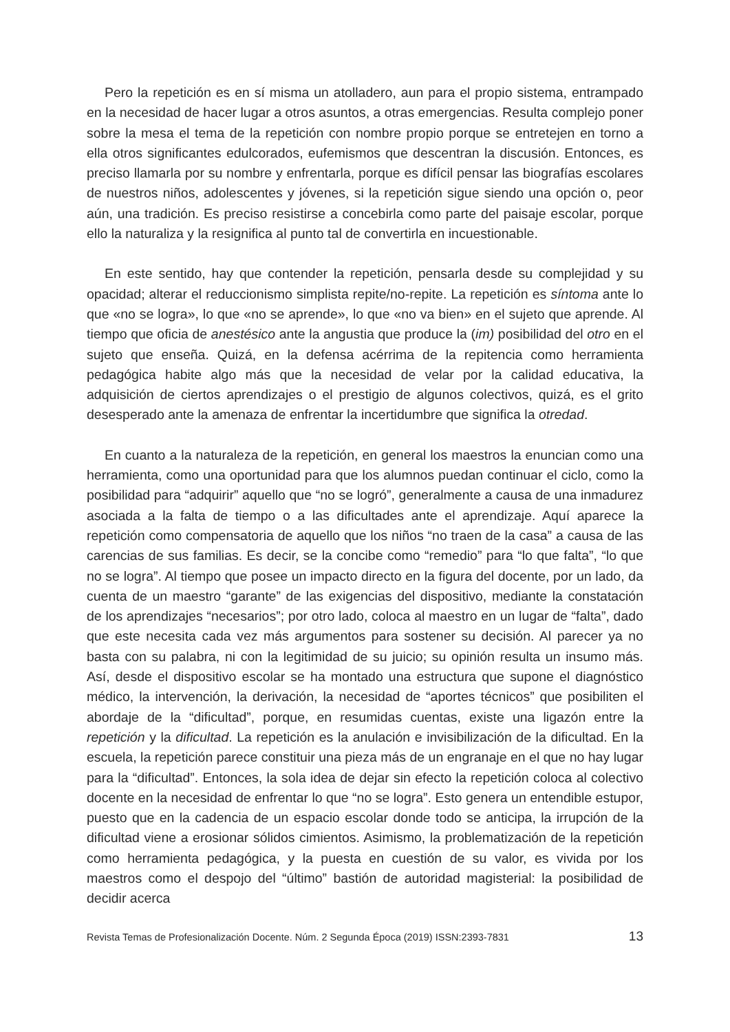Pero la repetición es en sí misma un atolladero, aun para el propio sistema, entrampado en la necesidad de hacer lugar a otros asuntos, a otras emergencias. Resulta complejo poner sobre la mesa el tema de la repetición con nombre propio porque se entretejen en torno a ella otros significantes edulcorados, eufemismos que descentran la discusión. Entonces, es preciso llamarla por su nombre y enfrentarla, porque es difícil pensar las biografías escolares de nuestros niños, adolescentes y jóvenes, si la repetición sigue siendo una opción o, peor aún, una tradición. Es preciso resistirse a concebirla como parte del paisaje escolar, porque ello la naturaliza y la resignifica al punto tal de convertirla en incuestionable.
En este sentido, hay que contender la repetición, pensarla desde su complejidad y su opacidad; alterar el reduccionismo simplista repite/no-repite. La repetición es síntoma ante lo que «no se logra», lo que «no se aprende», lo que «no va bien» en el sujeto que aprende. Al tiempo que oficia de anestésico ante la angustia que produce la (im) posibilidad del otro en el sujeto que enseña. Quizá, en la defensa acérrima de la repitencia como herramienta pedagógica habite algo más que la necesidad de velar por la calidad educativa, la adquisición de ciertos aprendizajes o el prestigio de algunos colectivos, quizá, es el grito desesperado ante la amenaza de enfrentar la incertidumbre que significa la otredad.
En cuanto a la naturaleza de la repetición, en general los maestros la enuncian como una herramienta, como una oportunidad para que los alumnos puedan continuar el ciclo, como la posibilidad para “adquirir” aquello que “no se logró”, generalmente a causa de una inmadurez asociada a la falta de tiempo o a las dificultades ante el aprendizaje. Aquí aparece la repetición como compensatoria de aquello que los niños “no traen de la casa” a causa de las carencias de sus familias. Es decir, se la concibe como “remedio” para “lo que falta”, “lo que no se logra”. Al tiempo que posee un impacto directo en la figura del docente, por un lado, da cuenta de un maestro “garante” de las exigencias del dispositivo, mediante la constatación de los aprendizajes “necesarios”; por otro lado, coloca al maestro en un lugar de “falta”, dado que este necesita cada vez más argumentos para sostener su decisión. Al parecer ya no basta con su palabra, ni con la legitimidad de su juicio; su opinión resulta un insumo más. Así, desde el dispositivo escolar se ha montado una estructura que supone el diagnóstico médico, la intervención, la derivación, la necesidad de “aportes técnicos” que posibiliten el abordaje de la “dificultad”, porque, en resumidas cuentas, existe una ligazón entre la repetición y la dificultad. La repetición es la anulación e invisibilización de la dificultad. En la escuela, la repetición parece constituir una pieza más de un engranaje en el que no hay lugar para la “dificultad”. Entonces, la sola idea de dejar sin efecto la repetición coloca al colectivo docente en la necesidad de enfrentar lo que “no se logra”. Esto genera un entendible estupor, puesto que en la cadencia de un espacio escolar donde todo se anticipa, la irrupción de la dificultad viene a erosionar sólidos cimientos. Asimismo, la problematización de la repetición como herramienta pedagógica, y la puesta en cuestión de su valor, es vivida por los maestros como el despojo del “último” bastión de autoridad magisterial: la posibilidad de decidir acerca
Revista Temas de Profesionalización Docente. Núm. 2 Segunda Época (2019) ISSN:2393-7831 13